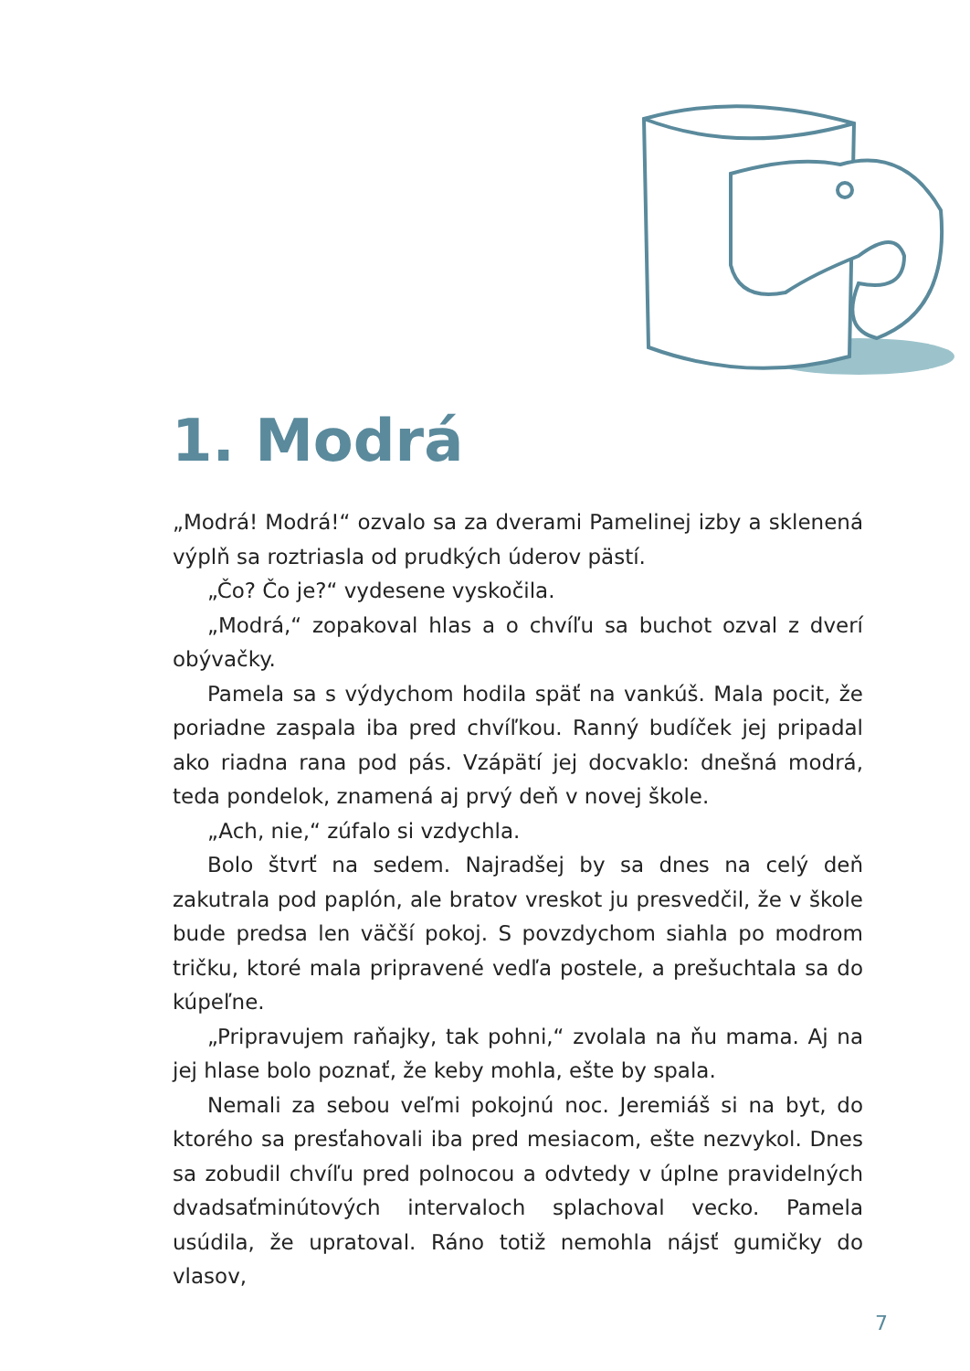1. Modrá
„Modrá! Modrá!“ ozvalo sa za dverami Pamelinej izby a sklenená výplň sa roztriasla od prudkých úderov pästí.
„Čo? Čo je?“ vydesene vyskočila.
„Modrá,“ zopakoval hlas a o chvíľu sa buchot ozval z dverí obývačky.
Pamela sa s výdychom hodila späť na vankúš. Mala pocit, že poriadne zaspala iba pred chvíľkou. Ranný budíček jej pripadal ako riadna rana pod pás. Vzápätí jej docvaklo: dnešná modrá, teda pondelok, znamená aj prvý deň v novej škole.
„Ach, nie,“ zúfalo si vzdychla.
Bolo štvrť na sedem. Najradšej by sa dnes na celý deň zakutrala pod paplón, ale bratov vreskot ju presvedčil, že v škole bude predsa len väčší pokoj. S povzdychom siahla po modrom tričku, ktoré mala pripravené vedľa postele, a prešuchtala sa do kúpeľne.
„Pripravujem raňajky, tak pohni,“ zvolala na ňu mama. Aj na jej hlase bolo poznať, že keby mohla, ešte by spala.
Nemali za sebou veľmi pokojnú noc. Jeremiáš si na byt, do ktorého sa presťahovali iba pred mesiacom, ešte nezvykol. Dnes sa zobudil chvíľu pred polnocou a odvtedy v úplne pravidelných dvadsaťminútových intervaloch splachoval vecko. Pamela usúdila, že upratoval. Ráno totiž nemohla nájsť gumičky do vlasov,
7